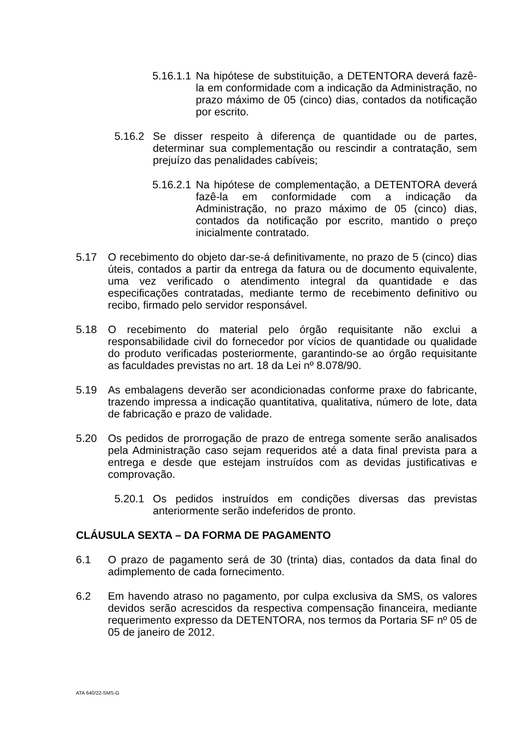5.16.1.1 Na hipótese de substituição, a DETENTORA deverá fazê-la em conformidade com a indicação da Administração, no prazo máximo de 05 (cinco) dias, contados da notificação por escrito.
5.16.2 Se disser respeito à diferença de quantidade ou de partes, determinar sua complementação ou rescindir a contratação, sem prejuízo das penalidades cabíveis;
5.16.2.1 Na hipótese de complementação, a DETENTORA deverá fazê-la em conformidade com a indicação da Administração, no prazo máximo de 05 (cinco) dias, contados da notificação por escrito, mantido o preço inicialmente contratado.
5.17 O recebimento do objeto dar-se-á definitivamente, no prazo de 5 (cinco) dias úteis, contados a partir da entrega da fatura ou de documento equivalente, uma vez verificado o atendimento integral da quantidade e das especificações contratadas, mediante termo de recebimento definitivo ou recibo, firmado pelo servidor responsável.
5.18 O recebimento do material pelo órgão requisitante não exclui a responsabilidade civil do fornecedor por vícios de quantidade ou qualidade do produto verificadas posteriormente, garantindo-se ao órgão requisitante as faculdades previstas no art. 18 da Lei nº 8.078/90.
5.19 As embalagens deverão ser acondicionadas conforme praxe do fabricante, trazendo impressa a indicação quantitativa, qualitativa, número de lote, data de fabricação e prazo de validade.
5.20 Os pedidos de prorrogação de prazo de entrega somente serão analisados pela Administração caso sejam requeridos até a data final prevista para a entrega e desde que estejam instruídos com as devidas justificativas e comprovação.
5.20.1 Os pedidos instruídos em condições diversas das previstas anteriormente serão indeferidos de pronto.
CLÁUSULA SEXTA – DA FORMA DE PAGAMENTO
6.1 O prazo de pagamento será de 30 (trinta) dias, contados da data final do adimplemento de cada fornecimento.
6.2 Em havendo atraso no pagamento, por culpa exclusiva da SMS, os valores devidos serão acrescidos da respectiva compensação financeira, mediante requerimento expresso da DETENTORA, nos termos da Portaria SF nº 05 de 05 de janeiro de 2012.
ATA 640/22-SMS-G